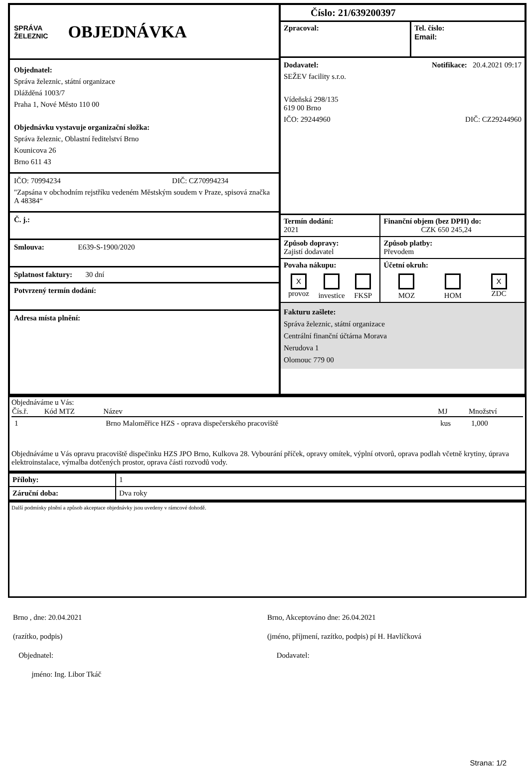SPRÁVA
ŽELEZNIC
OBJEDNÁVKA
Objednatel:
Správa železnic, státní organizace
Dlážděná 1003/7
Praha 1, Nové Město 110 00
Objednávku vystavuje organizační složka:
Správa železnic, Oblastní ředitelství Brno
Kounicova 26
Brno 611 43
IČO: 70994234 DIČ: CZ70994234
"Zapsána v obchodním rejstříku vedeném Městským soudem v Praze, spisová značka A 48384“
Č. j.:
Smlouva: E639-S-1900/2020
Splatnost faktury: 30 dní
Potvrzený termín dodání:
Adresa místa plnění:
Číslo: 21/639200397
| Zpracoval: | Tel. číslo: Email: |
Dodavatel: Notifikace: 20.4.2021 09:17
SEŽEV facility s.r.o.
Vídeňská 298/135
619 00 Brno
IČO: 29244960 DIČ: CZ29244960
| Termín dodání: 2021 | Finanční objem (bez DPH) do: CZK 650 245,24 |
| Způsob dopravy: Zajistí dodavatel | Způsob platby: Převodem |
| Povaha nákupu: X provoz investice FKSP | Účetní okruh: MOZ HOM X ZDC |
Fakturu zašlete:
Správa železnic, státní organizace
Centrální finanční účtárna Morava
Nerudova 1
Olomouc 779 00
Objednáváme u Vás:
| Čís.ř. | Kód MTZ | Název | MJ | Množství |
| --- | --- | --- | --- | --- |
| 1 | | Brno Maloměřice HZS - oprava dispečerského pracoviště | kus | 1,000 |
Objednáváme u Vás opravu pracoviště dispečinku HZS JPO Brno, Kulkova 28. Vybourání příček, opravy omítek, výplní otvorů, oprava podlah včetně krytiny, úprava elektroinstalace, výmalba dotčených prostor, oprava části rozvodů vody.
| Přílohy: | 1 |
| Záruční doba: | Dva roky |
Další podmínky plnění a způsob akceptace objednávky jsou uvedeny v rámcové dohodě.
Brno , dne: 20.04.2021
(razítko, podpis)
Objednatel:
jméno: Ing. Libor Tkáč
Brno, Akceptováno dne: 26.04.2021
(jméno, příjmení, razítko, podpis) pí H. Havlíčková
Dodavatel:
Strana: 1/2